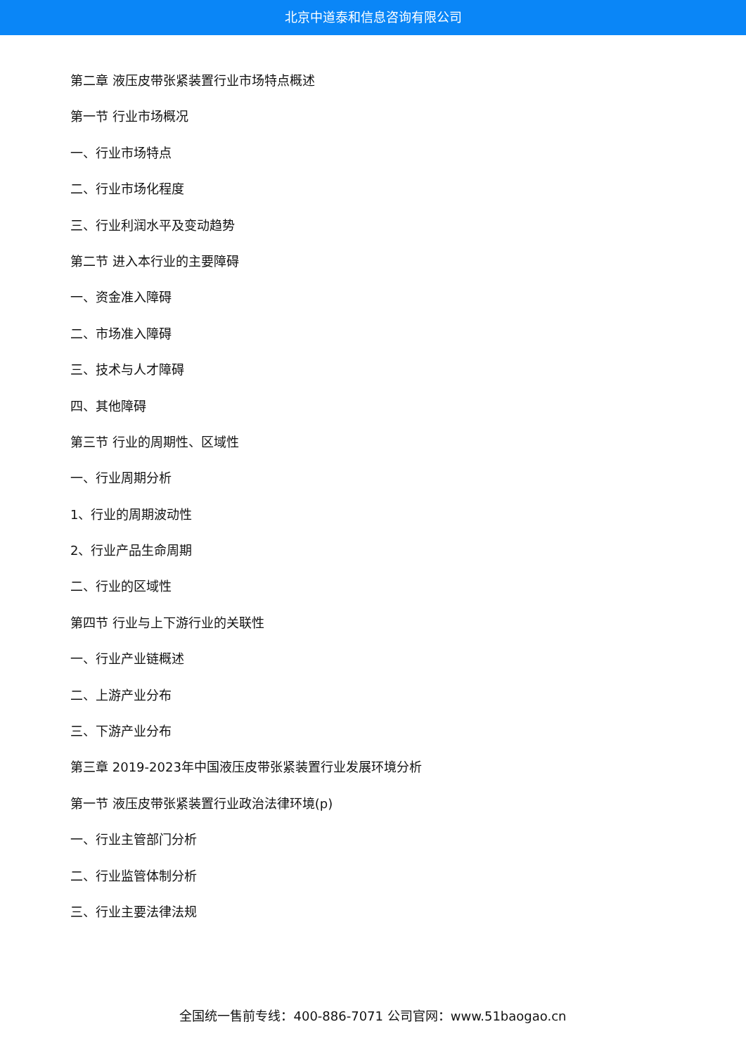北京中道泰和信息咨询有限公司
第二章 液压皮带张紧装置行业市场特点概述
第一节 行业市场概况
一、行业市场特点
二、行业市场化程度
三、行业利润水平及变动趋势
第二节 进入本行业的主要障碍
一、资金准入障碍
二、市场准入障碍
三、技术与人才障碍
四、其他障碍
第三节 行业的周期性、区域性
一、行业周期分析
1、行业的周期波动性
2、行业产品生命周期
二、行业的区域性
第四节 行业与上下游行业的关联性
一、行业产业链概述
二、上游产业分布
三、下游产业分布
第三章 2019-2023年中国液压皮带张紧装置行业发展环境分析
第一节 液压皮带张紧装置行业政治法律环境(p)
一、行业主管部门分析
二、行业监管体制分析
三、行业主要法律法规
全国统一售前专线：400-886-7071 公司官网：www.51baogao.cn